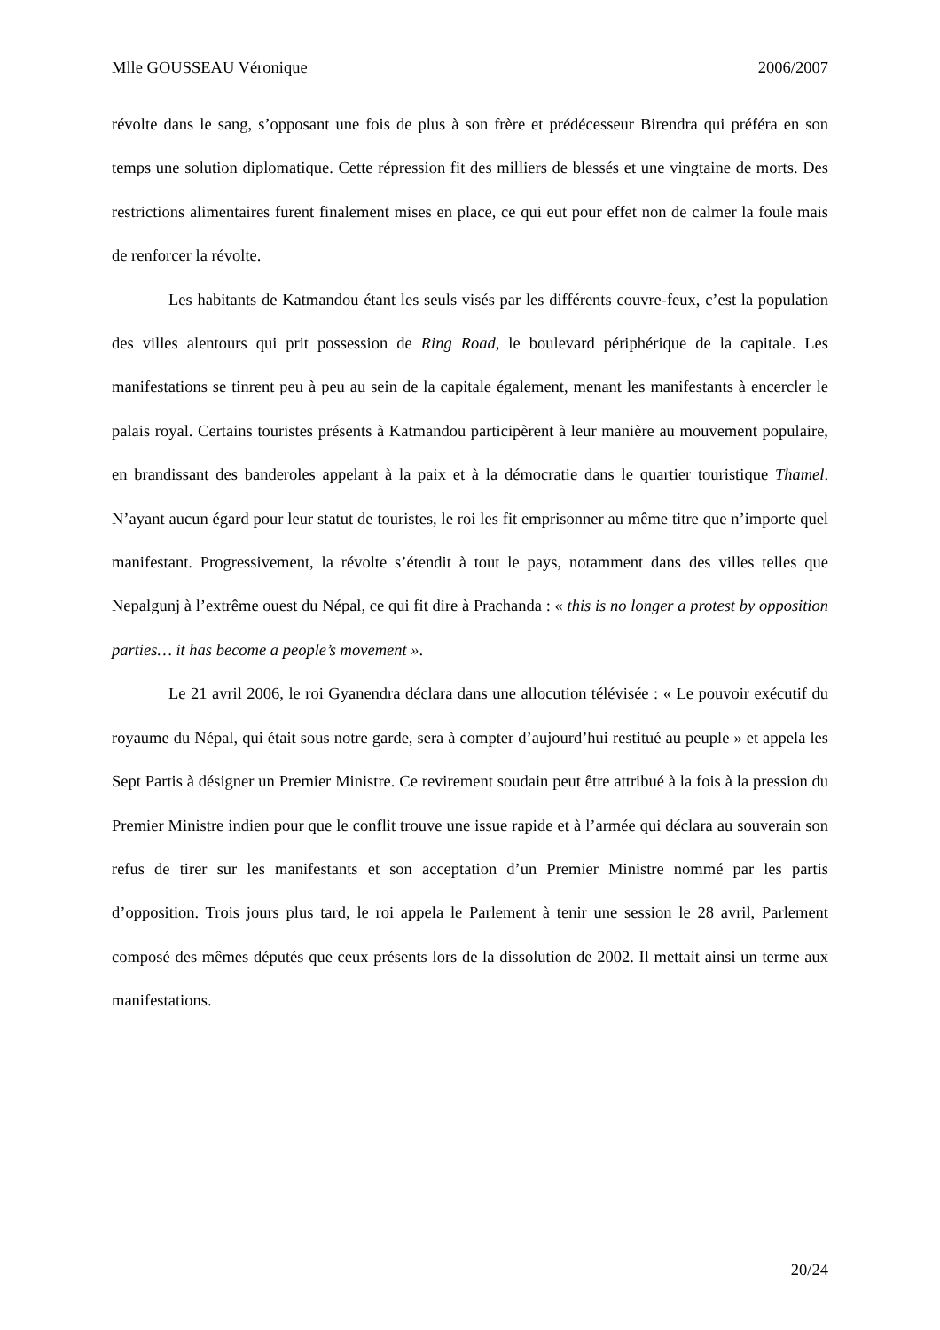Mlle GOUSSEAU Véronique 2006/2007
révolte dans le sang, s’opposant une fois de plus à son frère et prédécesseur Birendra qui préféra en son temps une solution diplomatique. Cette répression fit des milliers de blessés et une vingtaine de morts. Des restrictions alimentaires furent finalement mises en place, ce qui eut pour effet non de calmer la foule mais de renforcer la révolte.
Les habitants de Katmandou étant les seuls visés par les différents couvre-feux, c’est la population des villes alentours qui prit possession de Ring Road, le boulevard périphérique de la capitale. Les manifestations se tinrent peu à peu au sein de la capitale également, menant les manifestants à encercler le palais royal. Certains touristes présents à Katmandou participèrent à leur manière au mouvement populaire, en brandissant des banderoles appelant à la paix et à la démocratie dans le quartier touristique Thamel. N’ayant aucun égard pour leur statut de touristes, le roi les fit emprisonner au même titre que n’importe quel manifestant. Progressivement, la révolte s’étendit à tout le pays, notamment dans des villes telles que Nepalgunj à l’extrême ouest du Népal, ce qui fit dire à Prachanda : « this is no longer a protest by opposition parties… it has become a people’s movement ».
Le 21 avril 2006, le roi Gyanendra déclara dans une allocution télévisée : « Le pouvoir exécutif du royaume du Népal, qui était sous notre garde, sera à compter d’aujourd’hui restitué au peuple » et appela les Sept Partis à désigner un Premier Ministre. Ce revirement soudain peut être attribué à la fois à la pression du Premier Ministre indien pour que le conflit trouve une issue rapide et à l’armée qui déclara au souverain son refus de tirer sur les manifestants et son acceptation d’un Premier Ministre nommé par les partis d’opposition. Trois jours plus tard, le roi appela le Parlement à tenir une session le 28 avril, Parlement composé des mêmes députés que ceux présents lors de la dissolution de 2002. Il mettait ainsi un terme aux manifestations.
20/24